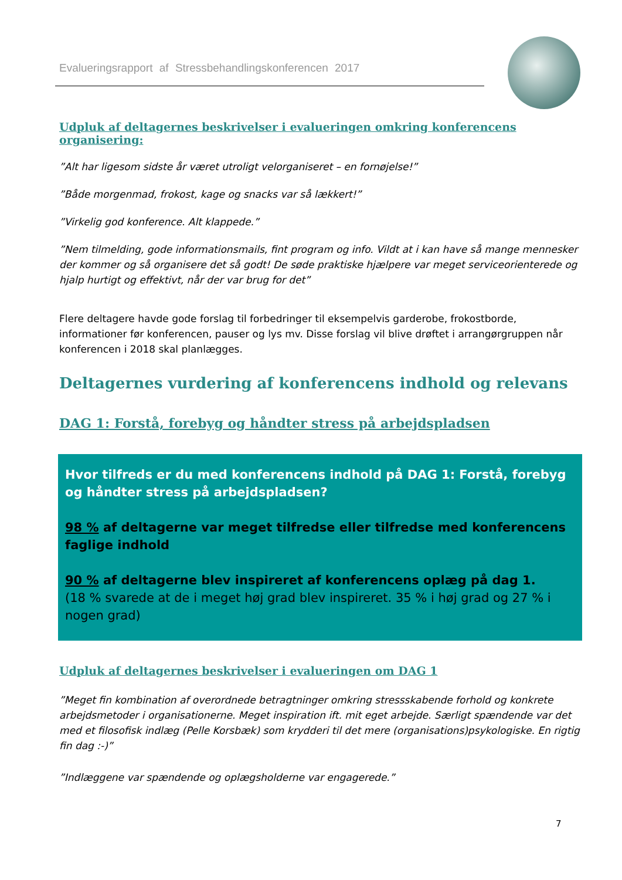Evalueringsrapport af Stressbehandlingskonferencen 2017
Udpluk af deltagernes beskrivelser i evalueringen omkring konferencens organisering:
”Alt har ligesom sidste år været utroligt velorganiseret – en fornøjelse!”
”Både morgenmad, frokost, kage og snacks var så lækkert!”
”Virkelig god konference. Alt klappede.”
”Nem tilmelding, gode informationsmails, fint program og info. Vildt at i kan have så mange mennesker der kommer og så organisere det så godt! De søde praktiske hjælpere var meget serviceorienterede og hjalp hurtigt og effektivt, når der var brug for det”
Flere deltagere havde gode forslag til forbedringer til eksempelvis garderobe, frokostborde, informationer før konferencen, pauser og lys mv. Disse forslag vil blive drøftet i arrangørgruppen når konferencen i 2018 skal planlægges.
Deltagernes vurdering af konferencens indhold og relevans
DAG 1: Forstå, forebyg og håndter stress på arbejdspladsen
Hvor tilfreds er du med konferencens indhold på DAG 1: Forstå, forebyg og håndter stress på arbejdspladsen?
98 % af deltagerne var meget tilfredse eller tilfredse med konferencens faglige indhold
90 % af deltagerne blev inspireret af konferencens oplæg på dag 1.
(18 % svarede at de i meget høj grad blev inspireret. 35 % i høj grad og 27 % i nogen grad)
Udpluk af deltagernes beskrivelser i evalueringen om DAG 1
”Meget fin kombination af overordnede betragtninger omkring stressskabende forhold og konkrete arbejdsmetoder i organisationerne. Meget inspiration ift. mit eget arbejde. Særligt spændende var det med et filosofisk indlæg (Pelle Korsbæk) som krydderi til det mere (organisations)psykologiske. En rigtig fin dag :-)”
”Indlæggene var spændende og oplægsholderne var engagerede.”
7